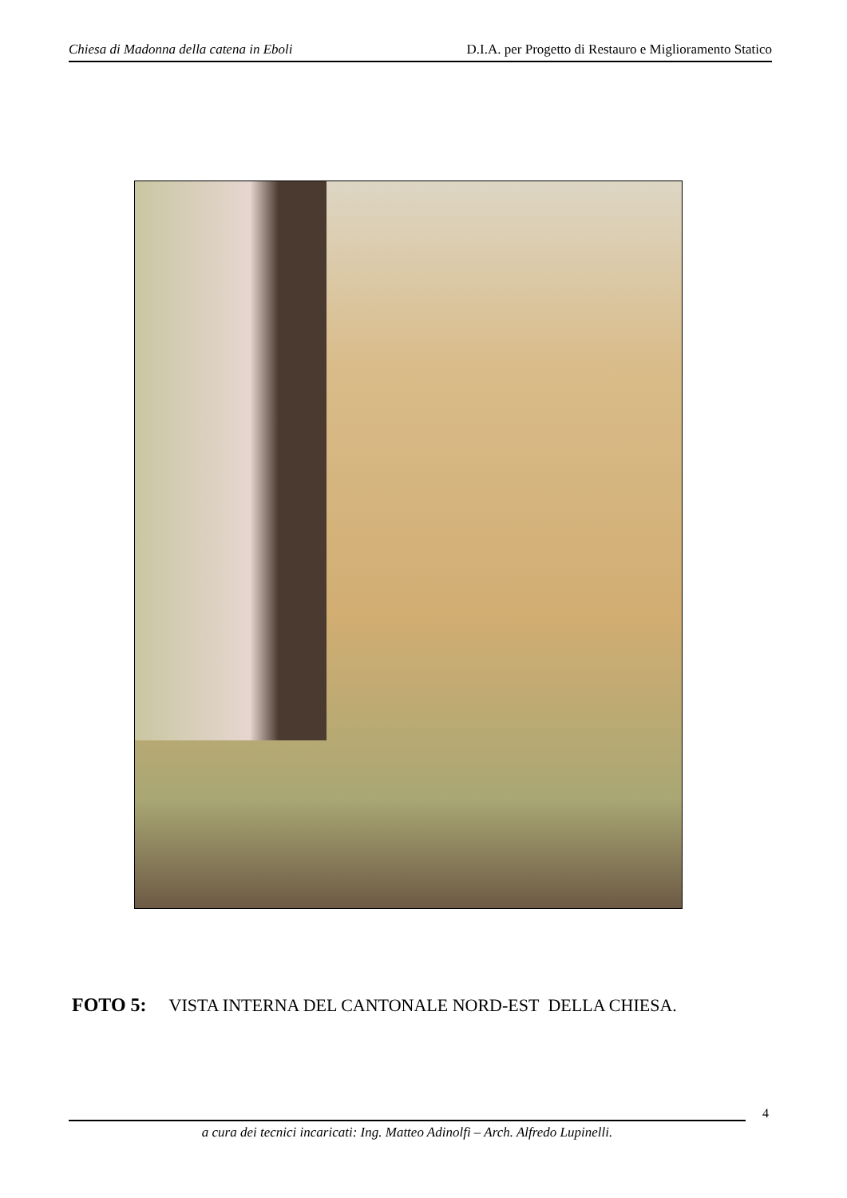Chiesa di Madonna della catena in Eboli D.I.A. per Progetto di Restauro e Miglioramento Statico
FOTO 5: VISTA INTERNA DEL CANTONALE NORD-EST DELLA CHIESA.
4
a cura dei tecnici incaricati: Ing. Matteo Adinolfi – Arch. Alfredo Lupinelli.